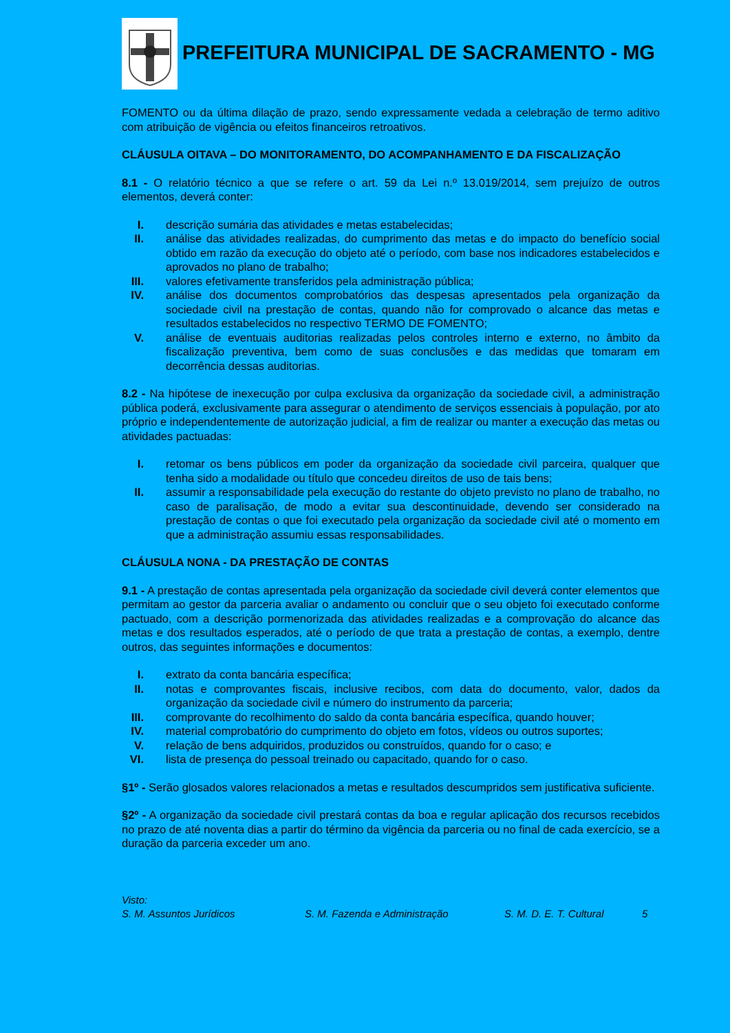PREFEITURA MUNICIPAL DE SACRAMENTO - MG
FOMENTO ou da última dilação de prazo, sendo expressamente vedada a celebração de termo aditivo com atribuição de vigência ou efeitos financeiros retroativos.
CLÁUSULA OITAVA – DO MONITORAMENTO, DO ACOMPANHAMENTO E DA FISCALIZAÇÃO
8.1 - O relatório técnico a que se refere o art. 59 da Lei n.º 13.019/2014, sem prejuízo de outros elementos, deverá conter:
I. descrição sumária das atividades e metas estabelecidas;
II. análise das atividades realizadas, do cumprimento das metas e do impacto do benefício social obtido em razão da execução do objeto até o período, com base nos indicadores estabelecidos e aprovados no plano de trabalho;
III. valores efetivamente transferidos pela administração pública;
IV. análise dos documentos comprobatórios das despesas apresentados pela organização da sociedade civil na prestação de contas, quando não for comprovado o alcance das metas e resultados estabelecidos no respectivo TERMO DE FOMENTO;
V. análise de eventuais auditorias realizadas pelos controles interno e externo, no âmbito da fiscalização preventiva, bem como de suas conclusões e das medidas que tomaram em decorrência dessas auditorias.
8.2 - Na hipótese de inexecução por culpa exclusiva da organização da sociedade civil, a administração pública poderá, exclusivamente para assegurar o atendimento de serviços essenciais à população, por ato próprio e independentemente de autorização judicial, a fim de realizar ou manter a execução das metas ou atividades pactuadas:
I. retomar os bens públicos em poder da organização da sociedade civil parceira, qualquer que tenha sido a modalidade ou título que concedeu direitos de uso de tais bens;
II. assumir a responsabilidade pela execução do restante do objeto previsto no plano de trabalho, no caso de paralisação, de modo a evitar sua descontinuidade, devendo ser considerado na prestação de contas o que foi executado pela organização da sociedade civil até o momento em que a administração assumiu essas responsabilidades.
CLÁUSULA NONA - DA PRESTAÇÃO DE CONTAS
9.1 - A prestação de contas apresentada pela organização da sociedade civil deverá conter elementos que permitam ao gestor da parceria avaliar o andamento ou concluir que o seu objeto foi executado conforme pactuado, com a descrição pormenorizada das atividades realizadas e a comprovação do alcance das metas e dos resultados esperados, até o período de que trata a prestação de contas, a exemplo, dentre outros, das seguintes informações e documentos:
I. extrato da conta bancária específica;
II. notas e comprovantes fiscais, inclusive recibos, com data do documento, valor, dados da organização da sociedade civil e número do instrumento da parceria;
III. comprovante do recolhimento do saldo da conta bancária específica, quando houver;
IV. material comprobatório do cumprimento do objeto em fotos, vídeos ou outros suportes;
V. relação de bens adquiridos, produzidos ou construídos, quando for o caso; e
VI. lista de presença do pessoal treinado ou capacitado, quando for o caso.
§1º - Serão glosados valores relacionados a metas e resultados descumpridos sem justificativa suficiente.
§2º - A organização da sociedade civil prestará contas da boa e regular aplicação dos recursos recebidos no prazo de até noventa dias a partir do término da vigência da parceria ou no final de cada exercício, se a duração da parceria exceder um ano.
Visto:
S. M. Assuntos Jurídicos S. M. Fazenda e Administração S. M. D. E. T. Cultural 5